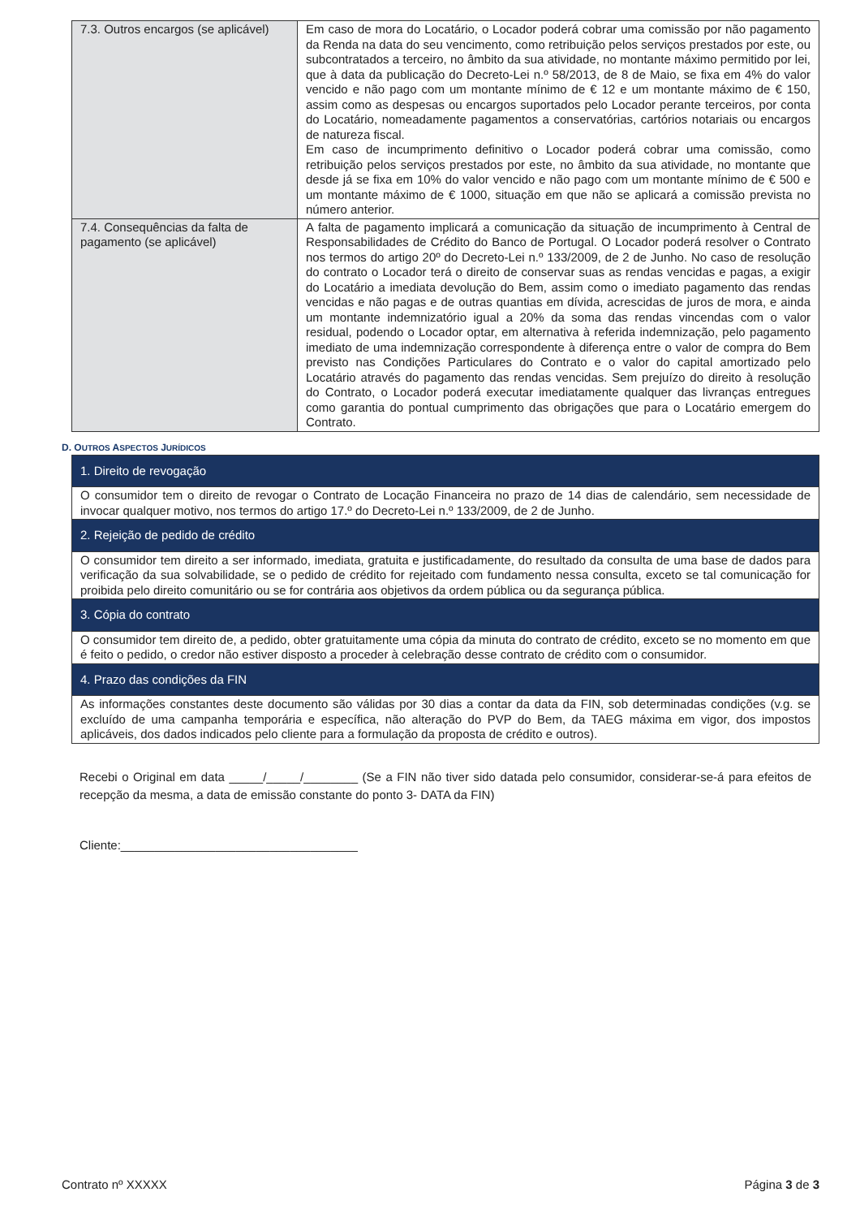| 7.3. Outros encargos (se aplicável) | Em caso de mora do Locatário, o Locador poderá cobrar uma comissão por não pagamento da Renda na data do seu vencimento, como retribuição pelos serviços prestados por este, ou subcontratados a terceiro, no âmbito da sua atividade, no montante máximo permitido por lei, que à data da publicação do Decreto-Lei n.º 58/2013, de 8 de Maio, se fixa em 4% do valor vencido e não pago com um montante mínimo de € 12 e um montante máximo de € 150, assim como as despesas ou encargos suportados pelo Locador perante terceiros, por conta do Locatário, nomeadamente pagamentos a conservatórias, cartórios notariais ou encargos de natureza fiscal. Em caso de incumprimento definitivo o Locador poderá cobrar uma comissão, como retribuição pelos serviços prestados por este, no âmbito da sua atividade, no montante que desde já se fixa em 10% do valor vencido e não pago com um montante mínimo de € 500 e um montante máximo de € 1000, situação em que não se aplicará a comissão prevista no número anterior. |
| 7.4. Consequências da falta de pagamento (se aplicável) | A falta de pagamento implicará a comunicação da situação de incumprimento à Central de Responsabilidades de Crédito do Banco de Portugal. O Locador poderá resolver o Contrato nos termos do artigo 20º do Decreto-Lei n.º 133/2009, de 2 de Junho. No caso de resolução do contrato o Locador terá o direito de conservar suas as rendas vencidas e pagas, a exigir do Locatário a imediata devolução do Bem, assim como o imediato pagamento das rendas vencidas e não pagas e de outras quantias em dívida, acrescidas de juros de mora, e ainda um montante indemnizatório igual a 20% da soma das rendas vincendas com o valor residual, podendo o Locador optar, em alternativa à referida indemnização, pelo pagamento imediato de uma indemnização correspondente à diferença entre o valor de compra do Bem previsto nas Condições Particulares do Contrato e o valor do capital amortizado pelo Locatário através do pagamento das rendas vencidas. Sem prejuízo do direito à resolução do Contrato, o Locador poderá executar imediatamente qualquer das livranças entregues como garantia do pontual cumprimento das obrigações que para o Locatário emergem do Contrato. |
D. OUTROS ASPECTOS JURÍDICOS
| 1. Direito de revogação |
| O consumidor tem o direito de revogar o Contrato de Locação Financeira no prazo de 14 dias de calendário, sem necessidade de invocar qualquer motivo, nos termos do artigo 17.º do Decreto-Lei n.º 133/2009, de 2 de Junho. |
| 2. Rejeição de pedido de crédito |
| O consumidor tem direito a ser informado, imediata, gratuita e justificadamente, do resultado da consulta de uma base de dados para verificação da sua solvabilidade, se o pedido de crédito for rejeitado com fundamento nessa consulta, exceto se tal comunicação for proibida pelo direito comunitário ou se for contrária aos objetivos da ordem pública ou da segurança pública. |
| 3. Cópia do contrato |
| O consumidor tem direito de, a pedido, obter gratuitamente uma cópia da minuta do contrato de crédito, exceto se no momento em que é feito o pedido, o credor não estiver disposto a proceder à celebração desse contrato de crédito com o consumidor. |
| 4. Prazo das condições da FIN |
| As informações constantes deste documento são válidas por 30 dias a contar da data da FIN, sob determinadas condições (v.g. se excluído de uma campanha temporária e específica, não alteração do PVP do Bem, da TAEG máxima em vigor, dos impostos aplicáveis, dos dados indicados pelo cliente para a formulação da proposta de crédito e outros). |
Recebi o Original em data _____/_____/________ (Se a FIN não tiver sido datada pelo consumidor, considerar-se-á para efeitos de recepção da mesma, a data de emissão constante do ponto 3- DATA da FIN)
Cliente:___________________________________
Contrato nº XXXXX Página 3 de 3